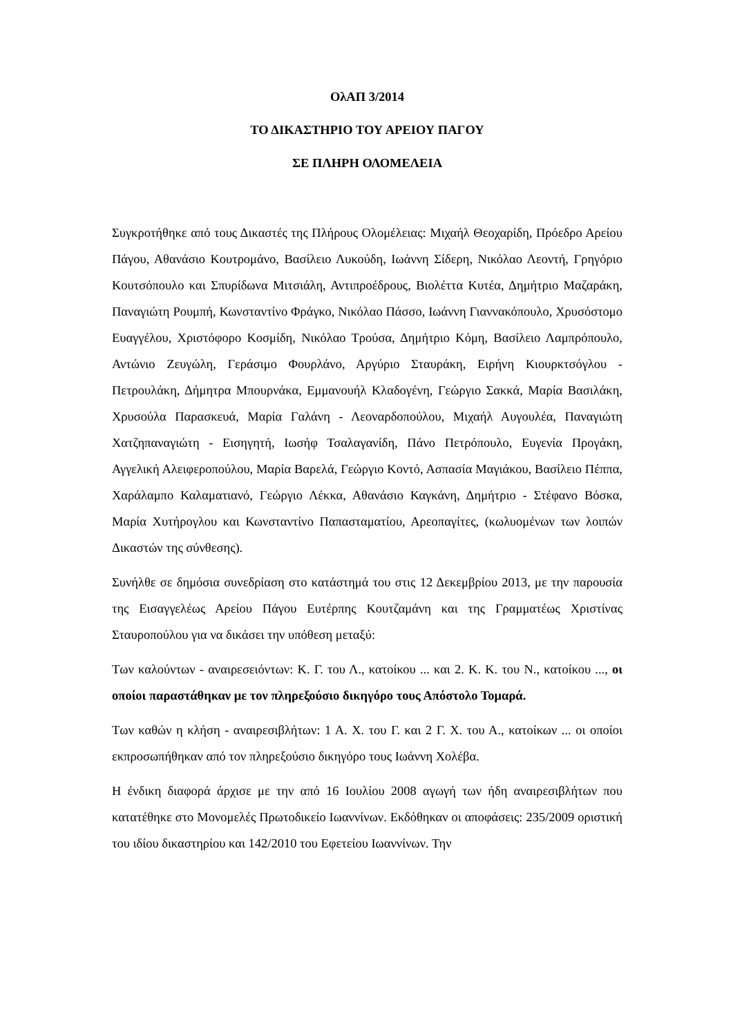ΟλΑΠ 3/2014
ΤΟ ΔΙΚΑΣΤΗΡΙΟ ΤΟΥ ΑΡΕΙΟΥ ΠΑΓΟΥ
ΣΕ ΠΛΗΡΗ ΟΛΟΜΕΛΕΙΑ
Συγκροτήθηκε από τους Δικαστές της Πλήρους Ολομέλειας: Μιχαήλ Θεοχαρίδη, Πρόεδρο Αρείου Πάγου, Αθανάσιο Κουτρομάνο, Βασίλειο Λυκούδη, Ιωάννη Σίδερη, Νικόλαο Λεοντή, Γρηγόριο Κουτσόπουλο και Σπυρίδωνα Μιτσιάλη, Αντιπροέδρους, Βιολέττα Κυτέα, Δημήτριο Μαζαράκη, Παναγιώτη Ρουμπή, Κωνσταντίνο Φράγκο, Νικόλαο Πάσσο, Ιωάννη Γιαννακόπουλο, Χρυσόστομο Ευαγγέλου, Χριστόφορο Κοσμίδη, Νικόλαο Τρούσα, Δημήτριο Κόμη, Βασίλειο Λαμπρόπουλο, Αντώνιο Ζευγώλη, Γεράσιμο Φουρλάνο, Αργύριο Σταυράκη, Ειρήνη Κιουρκτσόγλου - Πετρουλάκη, Δήμητρα Μπουρνάκα, Εμμανουήλ Κλαδογένη, Γεώργιο Σακκά, Μαρία Βασιλάκη, Χρυσούλα Παρασκευά, Μαρία Γαλάνη - Λεοναρδοπούλου, Μιχαήλ Αυγουλέα, Παναγιώτη Χατζηπαναγιώτη - Εισηγητή, Ιωσήφ Τσαλαγανίδη, Πάνο Πετρόπουλο, Ευγενία Προγάκη, Αγγελική Αλειφεροπούλου, Μαρία Βαρελά, Γεώργιο Κοντό, Ασπασία Μαγιάκου, Βασίλειο Πέππα, Χαράλαμπο Καλαματιανό, Γεώργιο Λέκκα, Αθανάσιο Καγκάνη, Δημήτριο - Στέφανο Βόσκα, Μαρία Χυτήρογλου και Κωνσταντίνο Παπασταματίου, Αρεοπαγίτες, (κωλυομένων των λοιπών Δικαστών της σύνθεσης).
Συνήλθε σε δημόσια συνεδρίαση στο κατάστημά του στις 12 Δεκεμβρίου 2013, με την παρουσία της Εισαγγελέως Αρείου Πάγου Ευτέρπης Κουτζαμάνη και της Γραμματέως Χριστίνας Σταυροπούλου για να δικάσει την υπόθεση μεταξύ:
Των καλούντων - αναιρεσειόντων: Κ. Γ. του Λ., κατοίκου ... και 2. Κ. Κ. του Ν., κατοίκου ..., οι οποίοι παραστάθηκαν με τον πληρεξούσιο δικηγόρο τους Απόστολο Τομαρά.
Των καθών η κλήση - αναιρεσιβλήτων: 1 Α. Χ. του Γ. και 2 Γ. Χ. του Α., κατοίκων ... οι οποίοι εκπροσωπήθηκαν από τον πληρεξούσιο δικηγόρο τους Ιωάννη Χολέβα.
Η ένδικη διαφορά άρχισε με την από 16 Ιουλίου 2008 αγωγή των ήδη αναιρεσιβλήτων που κατατέθηκε στο Μονομελές Πρωτοδικείο Ιωαννίνων. Εκδόθηκαν οι αποφάσεις: 235/2009 οριστική του ιδίου δικαστηρίου και 142/2010 του Εφετείου Ιωαννίνων. Την